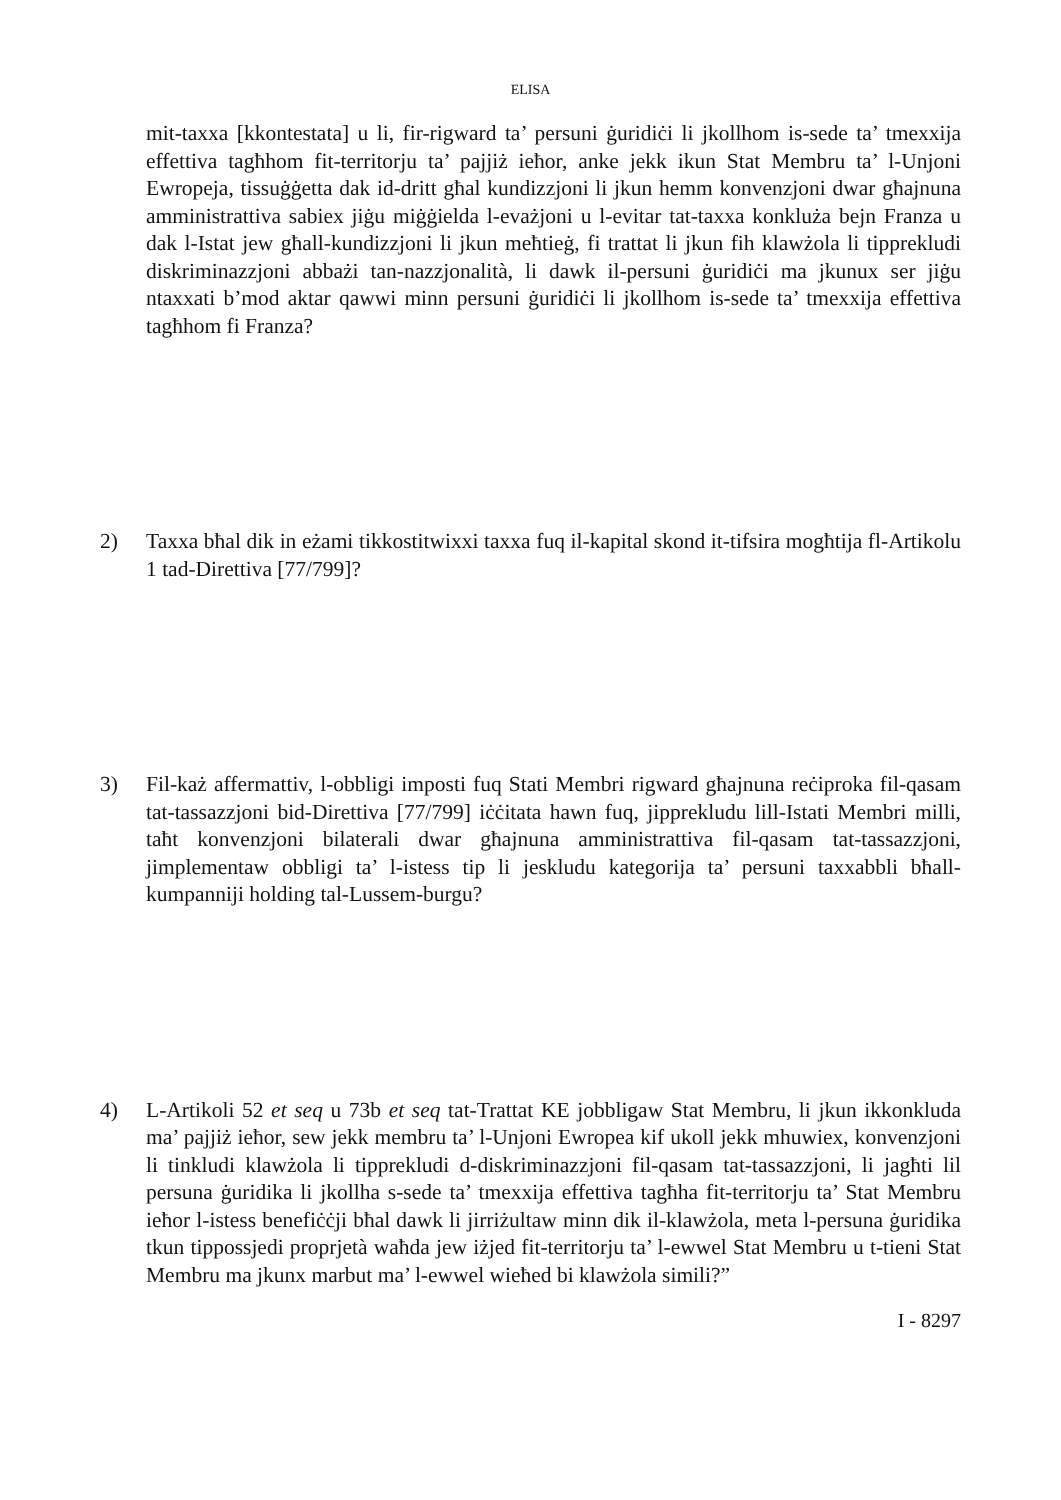ELISA
mit-taxxa [kkontestata] u li, fir-rigward ta’ persuni ġuridiċi li jkollhom is-sede ta’ tmexxija effettiva tagħhom fit-territorju ta’ pajjiż ieħor, anke jekk ikun Stat Membru ta’ l-Unjoni Ewropeja, tissuġġetta dak id-dritt għal kundizzjoni li jkun hemm konvenzjoni dwar għajnuna amministrattiva sabiex jiġu miġġielda l-evażjoni u l-evitar tat-taxxa konkluża bejn Franza u dak l-Istat jew għall-kundizzjoni li jkun meħtieġ, fi trattat li jkun fih klawżola li tipprekludi diskriminazzjoni abbażi tan-nazzjonalità, li dawk il-persuni ġuridiċi ma jkunux ser jiġu ntaxxati b’mod aktar qawwi minn persuni ġuridiċi li jkollhom is-sede ta’ tmexxija effettiva tagħhom fi Franza?
2) Taxxa bħal dik in eżami tikkostitwixxi taxxa fuq il-kapital skond it-tifsira mogħtija fl-Artikolu 1 tad-Direttiva [77/799]?
3) Fil-każ affermattiv, l-obbligi imposti fuq Stati Membri rigward għajnuna reċiproka fil-qasam tat-tassazzjoni bid-Direttiva [77/799] iċċitata hawn fuq, jipprekludu lill-Istati Membri milli, taħt konvenzjoni bilaterali dwar għajnuna amministrattiva fil-qasam tat-tassazzjoni, jimplementaw obbligi ta’ l-istess tip li jeskludu kategorija ta’ persuni taxxabbli bħall-kumpanniji holding tal-Lussem-burgu?
4) L-Artikoli 52 et seq u 73b et seq tat-Trattat KE jobbligaw Stat Membru, li jkun ikkonkluda ma’ pajjiż ieħor, sew jekk membru ta’ l-Unjoni Ewropea kif ukoll jekk mhuwiex, konvenzjoni li tinkludi klawżola li tipprekludi d-diskriminazzjoni fil-qasam tat-tassazzjoni, li jagħti lil persuna ġuridika li jkollha s-sede ta’ tmexxija effettiva tagħha fit-territorju ta’ Stat Membru ieħor l-istess benefiċċji bħal dawk li jirriżultaw minn dik il-klawżola, meta l-persuna ġuridika tkun tippossjedi proprjetà waħda jew iżjed fit-territorju ta’ l-ewwel Stat Membru u t-tieni Stat Membru ma jkunx marbut ma’ l-ewwel wieħed bi klawżola simili?”
I - 8297